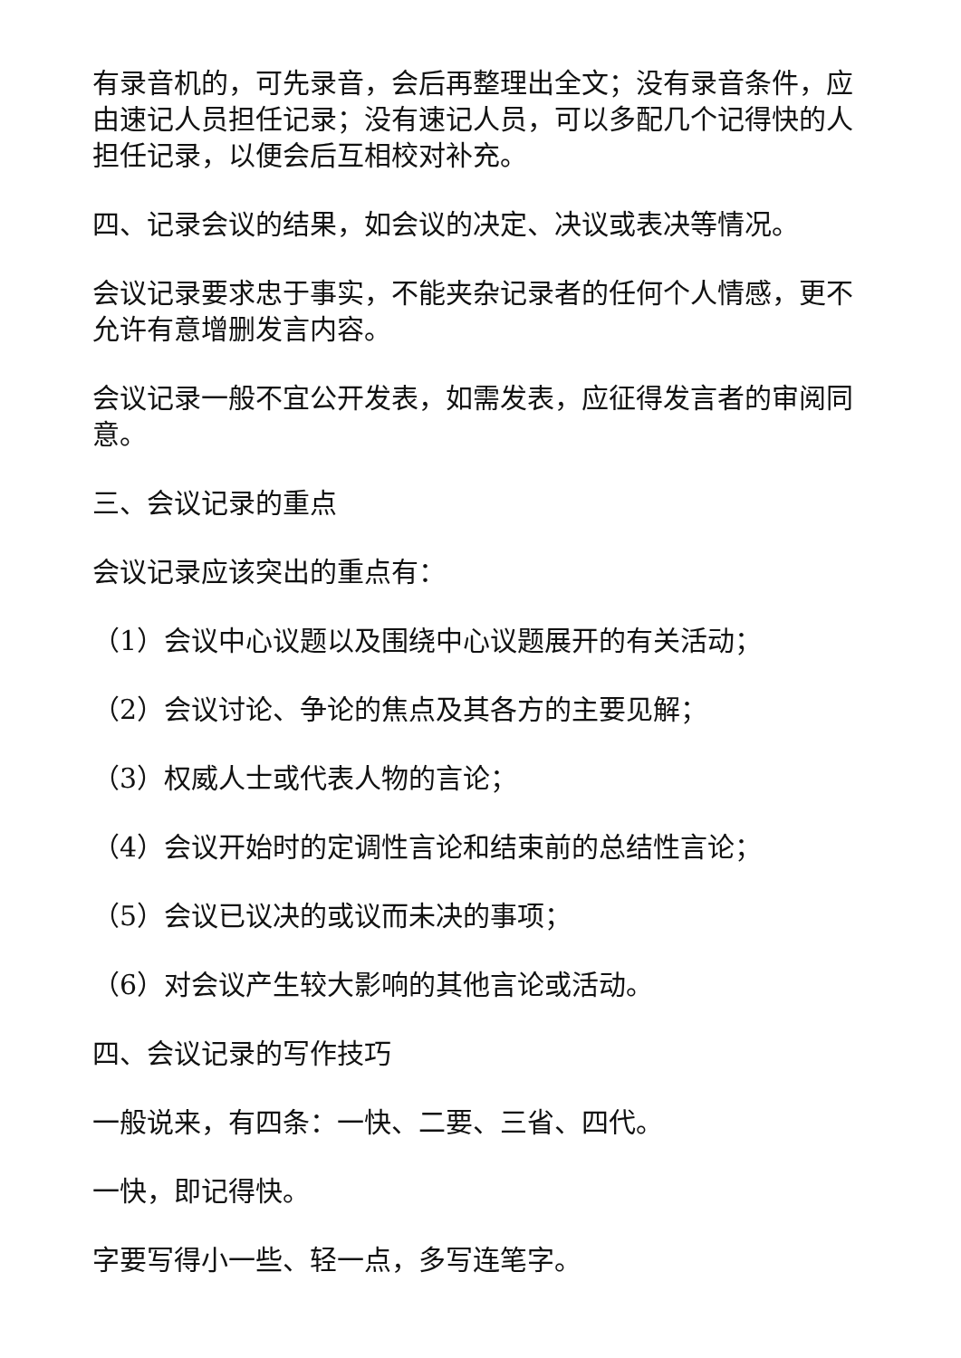有录音机的，可先录音，会后再整理出全文；没有录音条件，应由速记人员担任记录；没有速记人员，可以多配几个记得快的人担任记录，以便会后互相校对补充。
四、记录会议的结果，如会议的决定、决议或表决等情况。
会议记录要求忠于事实，不能夹杂记录者的任何个人情感，更不允许有意增删发言内容。
会议记录一般不宜公开发表，如需发表，应征得发言者的审阅同意。
三、会议记录的重点
会议记录应该突出的重点有：
（1）会议中心议题以及围绕中心议题展开的有关活动；
（2）会议讨论、争论的焦点及其各方的主要见解；
（3）权威人士或代表人物的言论；
（4）会议开始时的定调性言论和结束前的总结性言论；
（5）会议已议决的或议而未决的事项；
（6）对会议产生较大影响的其他言论或活动。
四、会议记录的写作技巧
一般说来，有四条：一快、二要、三省、四代。
一快，即记得快。
字要写得小一些、轻一点，多写连笔字。